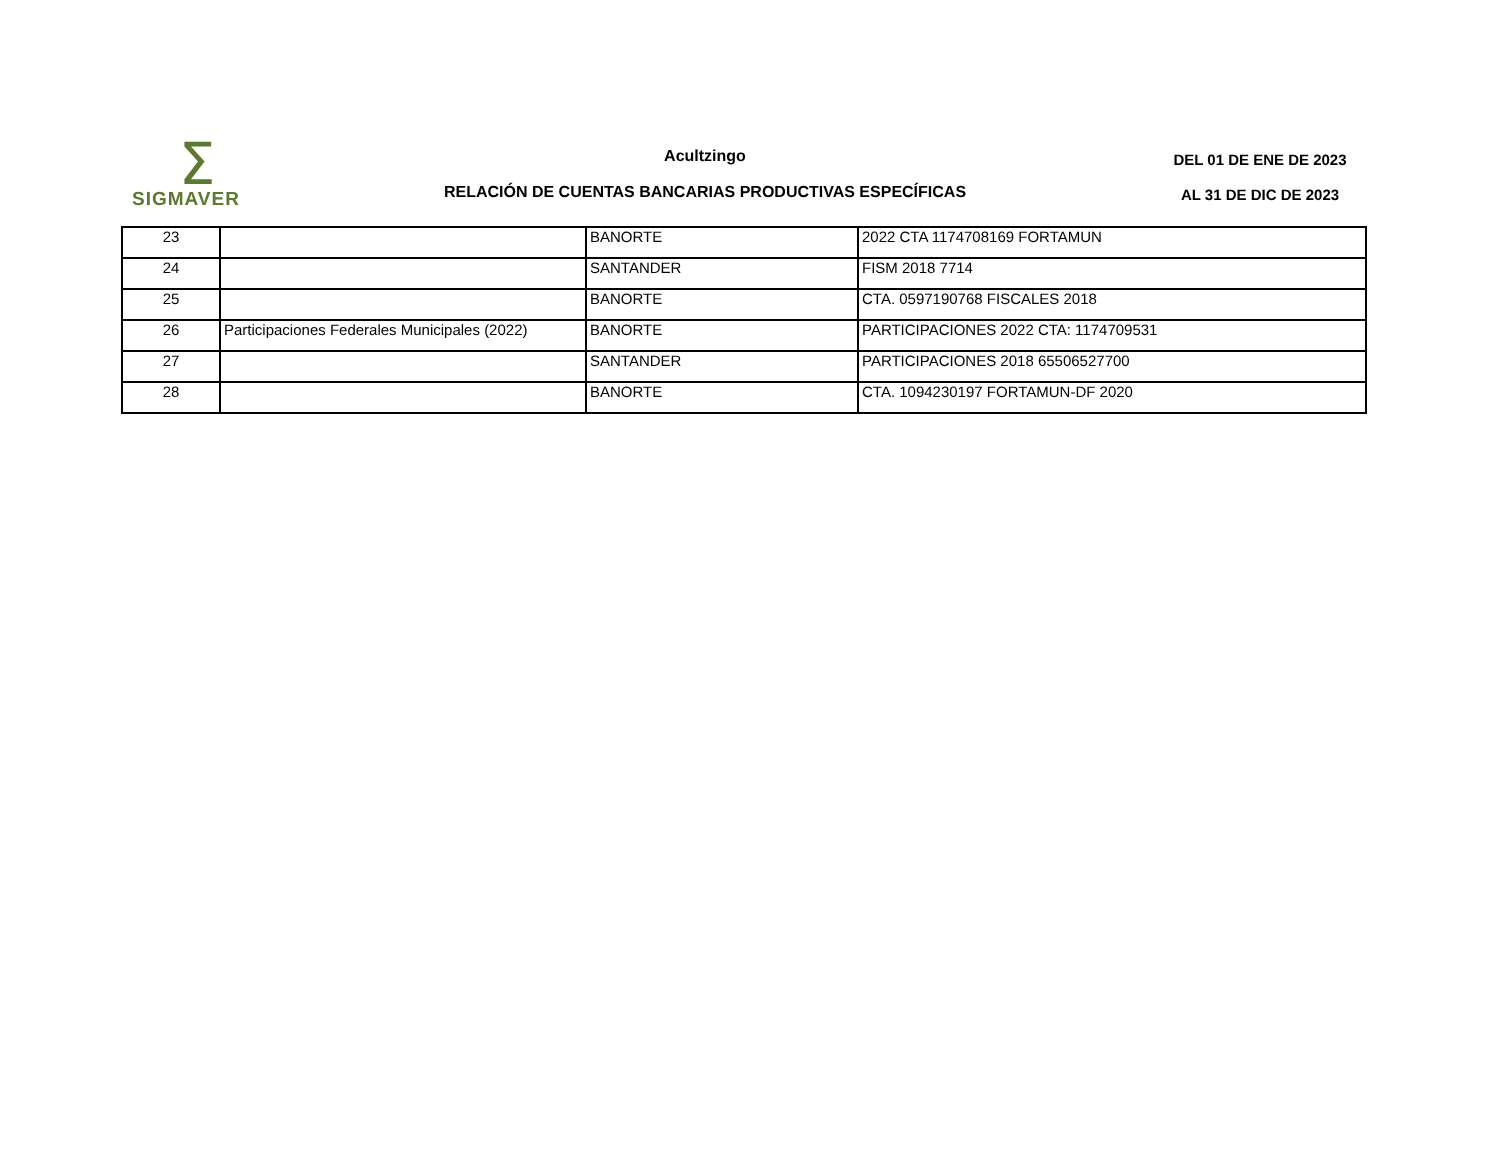Σ
SIGMAVER
Acultzingo
RELACIÓN DE CUENTAS BANCARIAS PRODUCTIVAS ESPECÍFICAS
DEL 01 DE ENE DE 2023
AL 31 DE DIC DE 2023
| 23 | | BANORTE | 2022 CTA 1174708169 FORTAMUN |
| 24 | | SANTANDER | FISM 2018 7714 |
| 25 | | BANORTE | CTA. 0597190768 FISCALES 2018 |
| 26 | Participaciones Federales Municipales (2022) | BANORTE | PARTICIPACIONES 2022 CTA: 1174709531 |
| 27 | | SANTANDER | PARTICIPACIONES 2018 65506527700 |
| 28 | | BANORTE | CTA. 1094230197 FORTAMUN-DF 2020 |